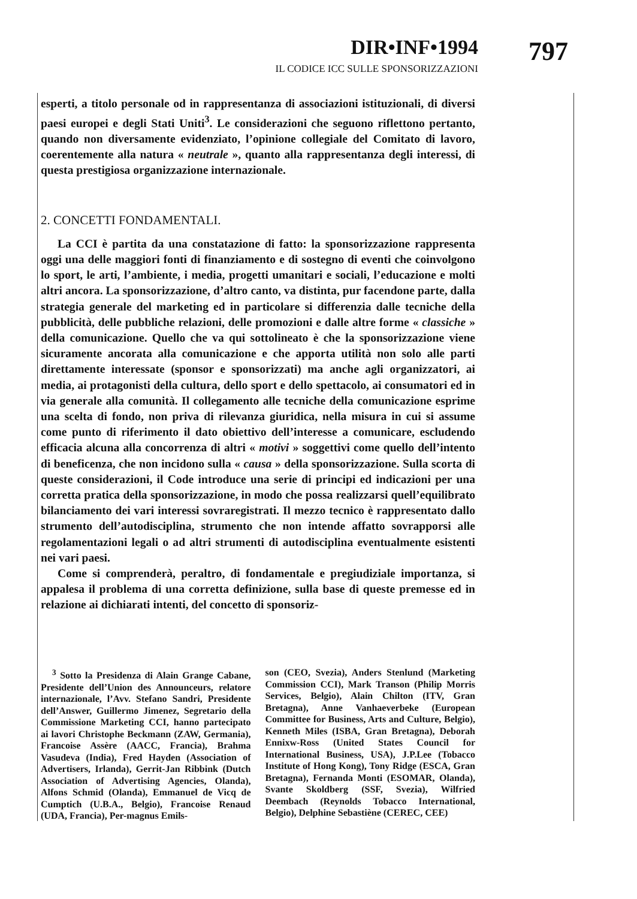DIR•INF•1994 797
IL CODICE ICC SULLE SPONSORIZZAZIONI
esperti, a titolo personale od in rappresentanza di associazioni istituzionali, di diversi paesi europei e degli Stati Uniti<sup>3</sup>. Le considerazioni che seguono riflettono pertanto, quando non diversamente evidenziato, l’opinione collegiale del Comitato di lavoro, coerentemente alla natura « neutrale », quanto alla rappresentanza degli interessi, di questa prestigiosa organizzazione internazionale.
2. CONCETTI FONDAMENTALI.
La CCI è partita da una constatazione di fatto: la sponsorizzazione rappresenta oggi una delle maggiori fonti di finanziamento e di sostegno di eventi che coinvolgono lo sport, le arti, l’ambiente, i media, progetti umanitari e sociali, l’educazione e molti altri ancora. La sponsorizzazione, d’altro canto, va distinta, pur facendone parte, dalla strategia generale del marketing ed in particolare si differenzia dalle tecniche della pubblicità, delle pubbliche relazioni, delle promozioni e dalle altre forme « classiche » della comunicazione. Quello che va qui sottolineato è che la sponsorizzazione viene sicuramente ancorata alla comunicazione e che apporta utilità non solo alle parti direttamente interessate (sponsor e sponsorizzati) ma anche agli organizzatori, ai media, ai protagonisti della cultura, dello sport e dello spettacolo, ai consumatori ed in via generale alla comunità. Il collegamento alle tecniche della comunicazione esprime una scelta di fondo, non priva di rilevanza giuridica, nella misura in cui si assume come punto di riferimento il dato obiettivo dell’interesse a comunicare, escludendo efficacia alcuna alla concorrenza di altri « motivi » soggettivi come quello dell’intento di beneficenza, che non incidono sulla « causa » della sponsorizzazione. Sulla scorta di queste considerazioni, il Code introduce una serie di principi ed indicazioni per una corretta pratica della sponsorizzazione, in modo che possa realizzarsi quell’equilibrato bilanciamento dei vari interessi sovraregistrati. Il mezzo tecnico è rappresentato dallo strumento dell’autodisciplina, strumento che non intende affatto sovrapporsi alle regolamentazioni legali o ad altri strumenti di autodisciplina eventualmente esistenti nei vari paesi.
Come si comprenderà, peraltro, di fondamentale e pregiudiziale importanza, si appalesa il problema di una corretta definizione, sulla base di queste premesse ed in relazione ai dichiarati intenti, del concetto di sponsoriz-
<sup>3</sup> Sotto la Presidenza di Alain Grange Cabane, Presidente dell’Union des Announceurs, relatore internazionale, l’Avv. Stefano Sandri, Presidente dell’Answer, Guillermo Jimenez, Segretario della Commissione Marketing CCI, hanno partecipato ai lavori Christophe Beckmann (ZAW, Germania), Francoise Assère (AACC, Francia), Brahma Vasudeva (India), Fred Hayden (Association of Advertisers, Irlanda), Gerrit-Jan Ribbink (Dutch Association of Advertising Agencies, Olanda), Alfons Schmid (Olanda), Emmanuel de Vicq de Cumptich (U.B.A., Belgio), Francoise Renaud (UDA, Francia), Per-magnus Emils-
son (CEO, Svezia), Anders Stenlund (Marketing Commission CCI), Mark Transon (Philip Morris Services, Belgio), Alain Chilton (ITV, Gran Bretagna), Anne Vanhaeverbeke (European Committee for Business, Arts and Culture, Belgio), Kenneth Miles (ISBA, Gran Bretagna), Deborah Ennixw-Ross (United States Council for International Business, USA), J.P.Lee (Tobacco Institute of Hong Kong), Tony Ridge (ESCA, Gran Bretagna), Fernanda Monti (ESOMAR, Olanda), Svante Skoldberg (SSF, Svezia), Wilfried Deembach (Reynolds Tobacco International, Belgio), Delphine Sebastiène (CEREC, CEE)